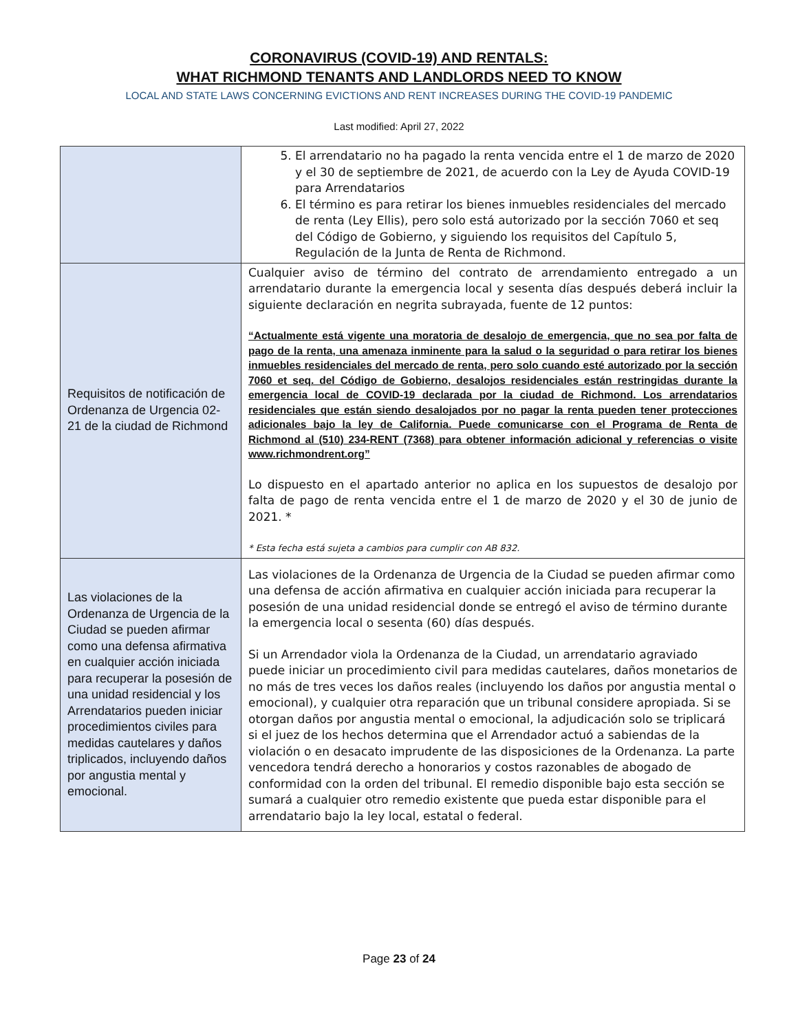CORONAVIRUS (COVID-19) AND RENTALS:
WHAT RICHMOND TENANTS AND LANDLORDS NEED TO KNOW
LOCAL AND STATE LAWS CONCERNING EVICTIONS AND RENT INCREASES DURING THE COVID-19 PANDEMIC
Last modified: April 27, 2022
| | 5. El arrendatario no ha pagado la renta vencida entre el 1 de marzo de 2020 y el 30 de septiembre de 2021, de acuerdo con la Ley de Ayuda COVID-19 para Arrendatarios 6. El término es para retirar los bienes inmuebles residenciales del mercado de renta (Ley Ellis), pero solo está autorizado por la sección 7060 et seq del Código de Gobierno, y siguiendo los requisitos del Capítulo 5, Regulación de la Junta de Renta de Richmond. |
| Requisitos de notificación de Ordenanza de Urgencia 02-21 de la ciudad de Richmond | Cualquier aviso de término del contrato de arrendamiento entregado a un arrendatario durante la emergencia local y sesenta días después deberá incluir la siguiente declaración en negrita subrayada, fuente de 12 puntos: “Actualmente está vigente una moratoria de desalojo de emergencia, que no sea por falta de pago de la renta, una amenaza inminente para la salud o la seguridad o para retirar los bienes inmuebles residenciales del mercado de renta, pero solo cuando esté autorizado por la sección 7060 et seq. del Código de Gobierno, desalojos residenciales están restringidas durante la emergencia local de COVID-19 declarada por la ciudad de Richmond. Los arrendatarios residenciales que están siendo desalojados por no pagar la renta pueden tener protecciones adicionales bajo la ley de California. Puede comunicarse con el Programa de Renta de Richmond al (510) 234-RENT (7368) para obtener información adicional y referencias o visite www.richmondrent.org” Lo dispuesto en el apartado anterior no aplica en los supuestos de desalojo por falta de pago de renta vencida entre el 1 de marzo de 2020 y el 30 de junio de 2021. * * Esta fecha está sujeta a cambios para cumplir con AB 832. |
| Las violaciones de la Ordenanza de Urgencia de la Ciudad se pueden afirmar como una defensa afirmativa en cualquier acción iniciada para recuperar la posesión de una unidad residencial y los Arrendatarios pueden iniciar procedimientos civiles para medidas cautelares y daños triplicados, incluyendo daños por angustia mental y emocional. | Las violaciones de la Ordenanza de Urgencia de la Ciudad se pueden afirmar como una defensa de acción afirmativa en cualquier acción iniciada para recuperar la posesión de una unidad residencial donde se entregó el aviso de término durante la emergencia local o sesenta (60) días después. Si un Arrendador viola la Ordenanza de la Ciudad, un arrendatario agraviado puede iniciar un procedimiento civil para medidas cautelares, daños monetarios de no más de tres veces los daños reales (incluyendo los daños por angustia mental o emocional), y cualquier otra reparación que un tribunal considere apropiada. Si se otorgan daños por angustia mental o emocional, la adjudicación solo se triplicará si el juez de los hechos determina que el Arrendador actuó a sabiendas de la violación o en desacato imprudente de las disposiciones de la Ordenanza. La parte vencedora tendrá derecho a honorarios y costos razonables de abogado de conformidad con la orden del tribunal. El remedio disponible bajo esta sección se sumará a cualquier otro remedio existente que pueda estar disponible para el arrendatario bajo la ley local, estatal o federal. |
Page 23 of 24